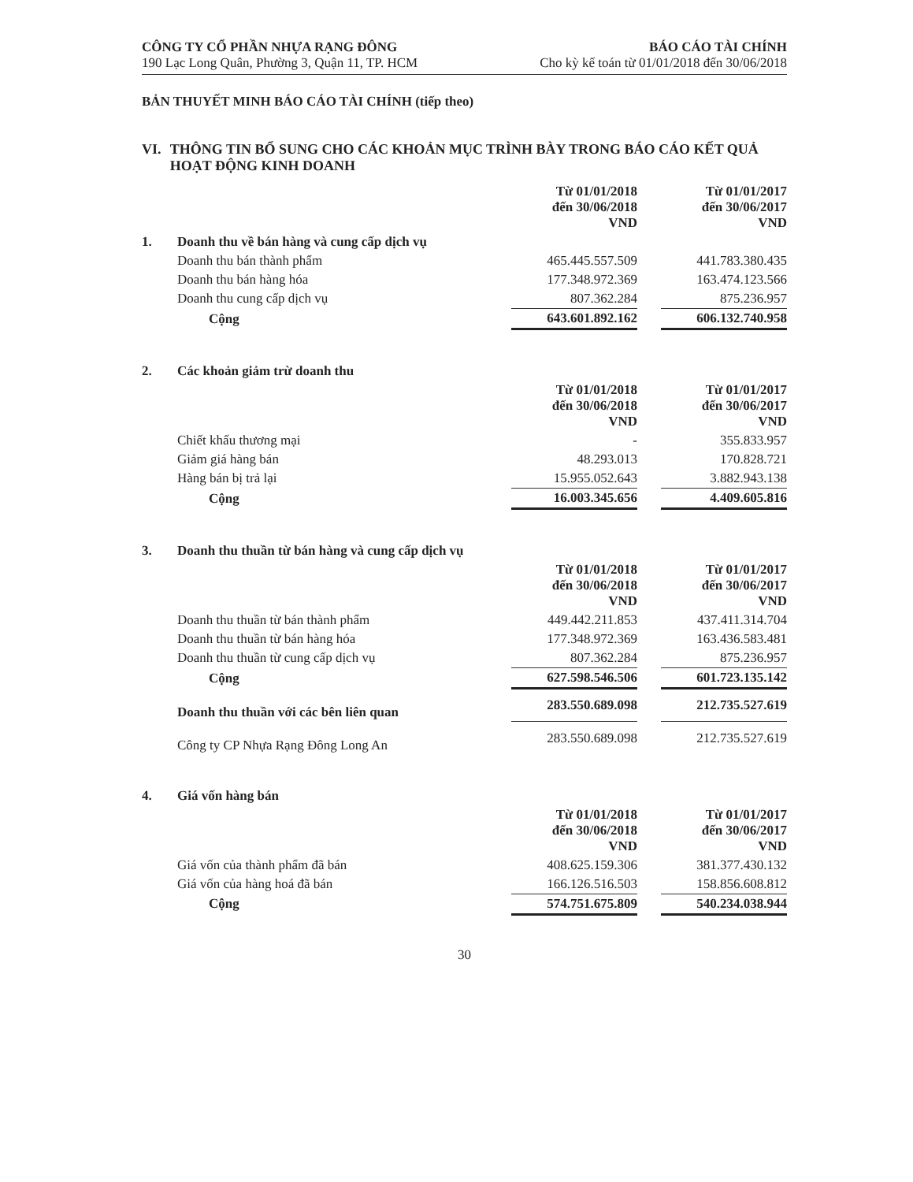CÔNG TY CỔ PHẦN NHỰA RẠNG ĐÔNG
190 Lạc Long Quân, Phường 3, Quận 11, TP. HCM
BÁO CÁO TÀI CHÍNH
Cho kỳ kế toán từ 01/01/2018 đến 30/06/2018
BẢN THUYẾT MINH BÁO CÁO TÀI CHÍNH (tiếp theo)
VI. THÔNG TIN BỔ SUNG CHO CÁC KHOẢN MỤC TRÌNH BÀY TRONG BÁO CÁO KẾT QUẢ HOẠT ĐỘNG KINH DOANH
| | | Từ 01/01/2018 đến 30/06/2018 VND | | Từ 01/01/2017 đến 30/06/2017 VND |
| 1. | Doanh thu về bán hàng và cung cấp dịch vụ | | | |
| | Doanh thu bán thành phẩm | 465.445.557.509 | | 441.783.380.435 |
| | Doanh thu bán hàng hóa | 177.348.972.369 | | 163.474.123.566 |
| | Doanh thu cung cấp dịch vụ | 807.362.284 | | 875.236.957 |
| | Cộng | 643.601.892.162 | | 606.132.740.958 |
| 2. | Các khoản giảm trừ doanh thu | | | |
| | | Từ 01/01/2018 đến 30/06/2018 VND | | Từ 01/01/2017 đến 30/06/2017 VND |
| | Chiết khấu thương mại | - | | 355.833.957 |
| | Giảm giá hàng bán | 48.293.013 | | 170.828.721 |
| | Hàng bán bị trả lại | 15.955.052.643 | | 3.882.943.138 |
| | Cộng | 16.003.345.656 | | 4.409.605.816 |
| 3. | Doanh thu thuần từ bán hàng và cung cấp dịch vụ | | | |
| | | Từ 01/01/2018 đến 30/06/2018 VND | | Từ 01/01/2017 đến 30/06/2017 VND |
| | Doanh thu thuần từ bán thành phẩm | 449.442.211.853 | | 437.411.314.704 |
| | Doanh thu thuần từ bán hàng hóa | 177.348.972.369 | | 163.436.583.481 |
| | Doanh thu thuần từ cung cấp dịch vụ | 807.362.284 | | 875.236.957 |
| | Cộng | 627.598.546.506 | | 601.723.135.142 |
| | Doanh thu thuần với các bên liên quan | 283.550.689.098 | | 212.735.527.619 |
| | Công ty CP Nhựa Rạng Đông Long An | 283.550.689.098 | | 212.735.527.619 |
| 4. | Giá vốn hàng bán | | | |
| | | Từ 01/01/2018 đến 30/06/2018 VND | | Từ 01/01/2017 đến 30/06/2017 VND |
| | Giá vốn của thành phẩm đã bán | 408.625.159.306 | | 381.377.430.132 |
| | Giá vốn của hàng hoá đã bán | 166.126.516.503 | | 158.856.608.812 |
| | Cộng | 574.751.675.809 | | 540.234.038.944 |
30